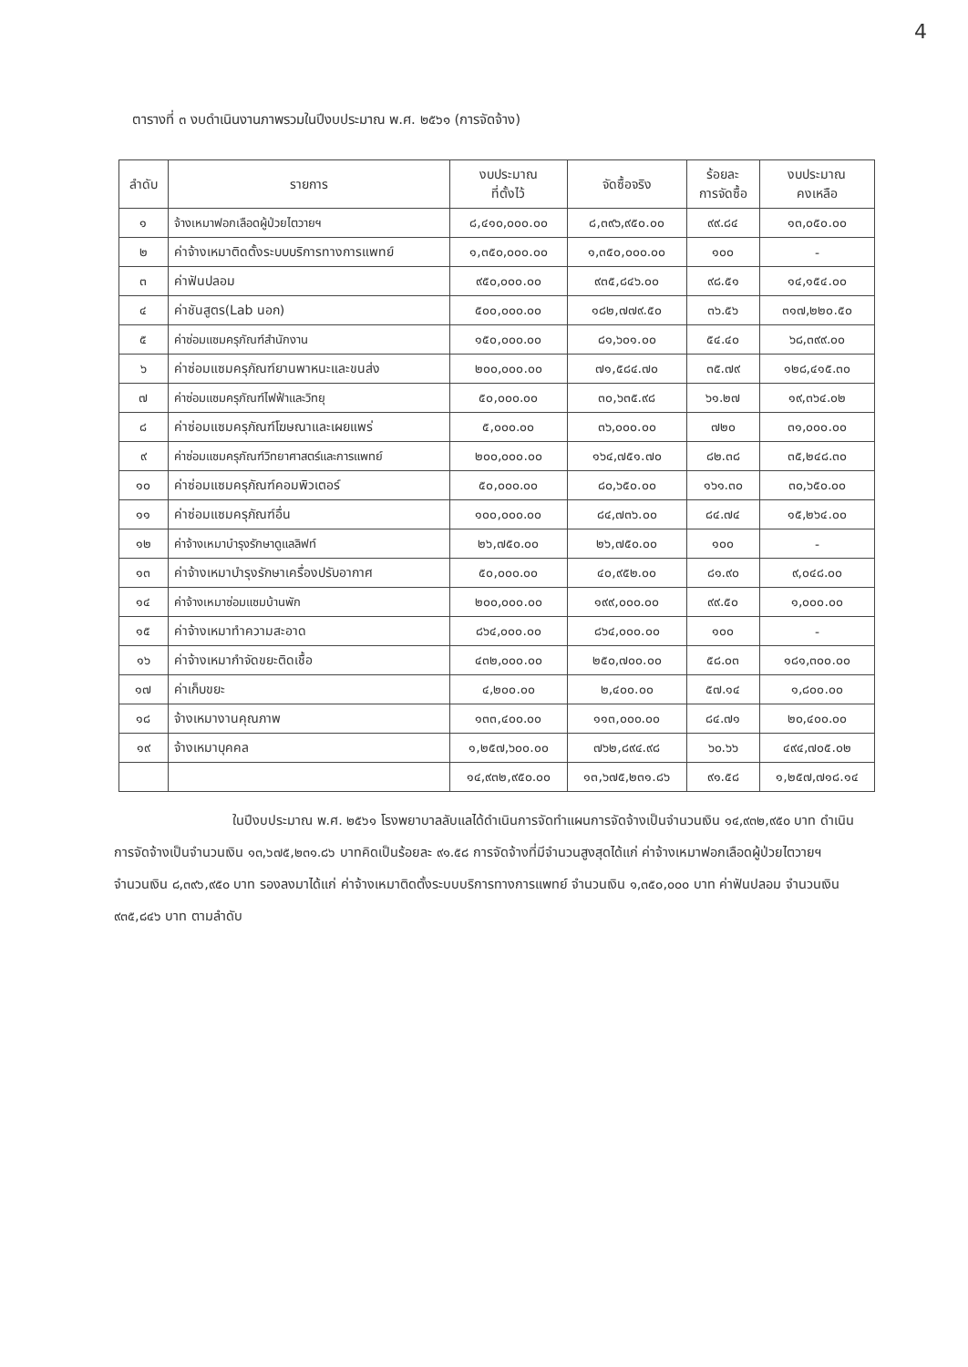4
ตารางที่ ๓ งบดำเนินงานภาพรวมในปีงบประมาณ พ.ศ. ๒๕๖๑ (การจัดจ้าง)
| ลำดับ | รายการ | งบประมาณ ที่ตั้งไว้ | จัดซื้อจริง | ร้อยละ การจัดซื้อ | งบประมาณ คงเหลือ |
| --- | --- | --- | --- | --- | --- |
| ๑ | จ้างเหมาฟอกเลือดผู้ป่วยไตวายฯ | ๘,๔๑๐,๐๐๐.๐๐ | ๘,๓๙๖,๙๕๐.๐๐ | ๙๙.๘๔ | ๑๓,๐๕๐.๐๐ |
| ๒ | ค่าจ้างเหมาติดตั้งระบบบริการทางการแพทย์ | ๑,๓๕๐,๐๐๐.๐๐ | ๑,๓๕๐,๐๐๐.๐๐ | ๑๐๐ | - |
| ๓ | ค่าฟันปลอม | ๙๕๐,๐๐๐.๐๐ | ๙๓๕,๘๔๖.๐๐ | ๙๘.๕๑ | ๑๔,๑๕๔.๐๐ |
| ๔ | ค่าชันสูตร(Lab นอก) | ๕๐๐,๐๐๐.๐๐ | ๑๘๒,๗๗๙.๕๐ | ๓๖.๕๖ | ๓๑๗,๒๒๐.๕๐ |
| ๕ | ค่าซ่อมแซมครุภัณฑ์สำนักงาน | ๑๕๐,๐๐๐.๐๐ | ๘๑,๖๐๑.๐๐ | ๕๔.๔๐ | ๖๘,๓๙๙.๐๐ |
| ๖ | ค่าซ่อมแซมครุภัณฑ์ยานพาหนะและขนส่ง | ๒๐๐,๐๐๐.๐๐ | ๗๑,๕๘๔.๗๐ | ๓๕.๗๙ | ๑๒๘,๔๑๕.๓๐ |
| ๗ | ค่าซ่อมแซมครุภัณฑ์ไฟฟ้าและวิทยุ | ๕๐,๐๐๐.๐๐ | ๓๐,๖๓๕.๙๘ | ๖๑.๒๗ | ๑๙,๓๖๔.๐๒ |
| ๘ | ค่าซ่อมแซมครุภัณฑ์โฆษณาและเผยแพร่ | ๕,๐๐๐.๐๐ | ๓๖,๐๐๐.๐๐ | ๗๒๐ | ๓๑,๐๐๐.๐๐ |
| ๙ | ค่าซ่อมแซมครุภัณฑ์วิทยาศาสตร์และการแพทย์ | ๒๐๐,๐๐๐.๐๐ | ๑๖๔,๗๕๑.๗๐ | ๘๒.๓๘ | ๓๕,๒๔๘.๓๐ |
| ๑๐ | ค่าซ่อมแซมครุภัณฑ์คอมพิวเตอร์ | ๕๐,๐๐๐.๐๐ | ๘๐,๖๕๐.๐๐ | ๑๖๑.๓๐ | ๓๐,๖๕๐.๐๐ |
| ๑๑ | ค่าซ่อมแซมครุภัณฑ์อื่น | ๑๐๐,๐๐๐.๐๐ | ๘๔,๗๓๖.๐๐ | ๘๔.๗๔ | ๑๕,๒๖๔.๐๐ |
| ๑๒ | ค่าจ้างเหมาบำรุงรักษาดูแลลิฟท์ | ๒๖,๗๕๐.๐๐ | ๒๖,๗๕๐.๐๐ | ๑๐๐ | - |
| ๑๓ | ค่าจ้างเหมาบำรุงรักษาเครื่องปรับอากาศ | ๕๐,๐๐๐.๐๐ | ๔๐,๙๕๒.๐๐ | ๘๑.๙๐ | ๙,๐๔๘.๐๐ |
| ๑๔ | ค่าจ้างเหมาซ่อมแซมบ้านพัก | ๒๐๐,๐๐๐.๐๐ | ๑๙๙,๐๐๐.๐๐ | ๙๙.๕๐ | ๑,๐๐๐.๐๐ |
| ๑๕ | ค่าจ้างเหมาทำความสะอาด | ๘๖๔,๐๐๐.๐๐ | ๘๖๔,๐๐๐.๐๐ | ๑๐๐ | - |
| ๑๖ | ค่าจ้างเหมากำจัดขยะติดเชื้อ | ๔๓๒,๐๐๐.๐๐ | ๒๕๐,๗๐๐.๐๐ | ๕๘.๐๓ | ๑๘๑,๓๐๐.๐๐ |
| ๑๗ | ค่าเก็บขยะ | ๔,๒๐๐.๐๐ | ๒,๔๐๐.๐๐ | ๕๗.๑๔ | ๑,๘๐๐.๐๐ |
| ๑๘ | จ้างเหมางานคุณภาพ | ๑๓๓,๔๐๐.๐๐ | ๑๑๓,๐๐๐.๐๐ | ๘๔.๗๑ | ๒๐,๔๐๐.๐๐ |
| ๑๙ | จ้างเหมาบุคคล | ๑,๒๕๗,๖๐๐.๐๐ | ๗๖๒,๘๙๔.๙๘ | ๖๐.๖๖ | ๔๙๔,๗๐๕.๐๒ |
| | | ๑๔,๙๓๒,๙๕๐.๐๐ | ๑๓,๖๗๕,๒๓๑.๘๖ | ๙๑.๕๘ | ๑,๒๕๗,๗๑๘.๑๔ |
ในปีงบประมาณ พ.ศ. ๒๕๖๑ โรงพยาบาลลับแลได้ดำเนินการจัดทำแผนการจัดจ้างเป็นจำนวนเงิน ๑๔,๙๓๒,๙๕๐ บาท ดำเนินการจัดจ้างเป็นจำนวนเงิน ๑๓,๖๗๕,๒๓๑.๘๖ บาทคิดเป็นร้อยละ ๙๑.๕๘ การจัดจ้างที่มีจำนวนสูงสุดได้แก่ ค่าจ้างเหมาฟอกเลือดผู้ป่วยไตวายฯ จำนวนเงิน ๘,๓๙๖,๙๕๐ บาท รองลงมาได้แก่ ค่าจ้างเหมาติดตั้งระบบบริการทางการแพทย์ จำนวนเงิน ๑,๓๕๐,๐๐๐ บาท ค่าฟันปลอม จำนวนเงิน ๙๓๕,๘๔๖ บาท ตามลำดับ